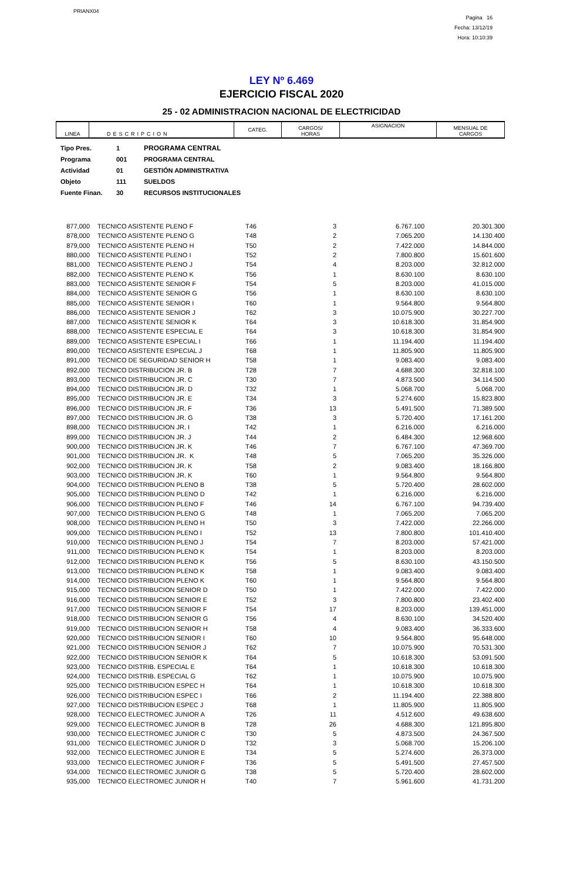PRIANX04
Pagina 16
Fecha: 13/12/19
Hora: 10:10:39
LEY Nº 6.469
EJERCICIO FISCAL 2020
25 - 02 ADMINISTRACION NACIONAL DE ELECTRICIDAD
| LINEA | DESCRIPCION | CATEG. | CARGOS/ HORAS | ASIGNACION | MENSUAL DE CARGOS |
| Tipo Pres. | 1 | PROGRAMA CENTRAL |
| Programa | 001 | PROGRAMA CENTRAL |
| Actividad | 01 | GESTIÓN ADMINISTRATIVA |
| Objeto | 111 | SUELDOS |
| Fuente Finan. | 30 | RECURSOS INSTITUCIONALES |
| 877,000 | TECNICO ASISTENTE PLENO F | T46 | 3 | 6.767.100 | 20.301.300 |
| 878,000 | TECNICO ASISTENTE PLENO G | T48 | 2 | 7.065.200 | 14.130.400 |
| 879,000 | TECNICO ASISTENTE PLENO H | T50 | 2 | 7.422.000 | 14.844.000 |
| 880,000 | TECNICO ASISTENTE PLENO I | T52 | 2 | 7.800.800 | 15.601.600 |
| 881,000 | TECNICO ASISTENTE PLENO J | T54 | 4 | 8.203.000 | 32.812.000 |
| 882,000 | TECNICO ASISTENTE PLENO K | T56 | 1 | 8.630.100 | 8.630.100 |
| 883,000 | TECNICO ASISTENTE SENIOR F | T54 | 5 | 8.203.000 | 41.015.000 |
| 884,000 | TECNICO ASISTENTE SENIOR G | T56 | 1 | 8.630.100 | 8.630.100 |
| 885,000 | TECNICO ASISTENTE SENIOR I | T60 | 1 | 9.564.800 | 9.564.800 |
| 886,000 | TECNICO ASISTENTE SENIOR J | T62 | 3 | 10.075.900 | 30.227.700 |
| 887,000 | TECNICO ASISTENTE SENIOR K | T64 | 3 | 10.618.300 | 31.854.900 |
| 888,000 | TECNICO ASISTENTE ESPECIAL E | T64 | 3 | 10.618.300 | 31.854.900 |
| 889,000 | TECNICO ASISTENTE ESPECIAL I | T66 | 1 | 11.194.400 | 11.194.400 |
| 890,000 | TECNICO ASISTENTE ESPECIAL J | T68 | 1 | 11.805.900 | 11.805.900 |
| 891,000 | TECNICO DE SEGURIDAD SENIOR H | T58 | 1 | 9.083.400 | 9.083.400 |
| 892,000 | TECNICO DISTRIBUCION JR. B | T28 | 7 | 4.688.300 | 32.818.100 |
| 893,000 | TECNICO DISTRIBUCION JR. C | T30 | 7 | 4.873.500 | 34.114.500 |
| 894,000 | TECNICO DISTRIBUCION JR. D | T32 | 1 | 5.068.700 | 5.068.700 |
| 895,000 | TECNICO DISTRIBUCION JR. E | T34 | 3 | 5.274.600 | 15.823.800 |
| 896,000 | TECNICO DISTRIBUCION JR. F | T36 | 13 | 5.491.500 | 71.389.500 |
| 897,000 | TECNICO DISTRIBUCION JR. G | T38 | 3 | 5.720.400 | 17.161.200 |
| 898,000 | TECNICO DISTRIBUCION JR. I | T42 | 1 | 6.216.000 | 6.216.000 |
| 899,000 | TECNICO DISTRIBUCION JR. J | T44 | 2 | 6.484.300 | 12.968.600 |
| 900,000 | TECNICO DISTRIBUCION JR. K | T46 | 7 | 6.767.100 | 47.369.700 |
| 901,000 | TECNICO DISTRIBUCION JR. K | T48 | 5 | 7.065.200 | 35.326.000 |
| 902,000 | TECNICO DISTRIBUCION JR. K | T58 | 2 | 9.083.400 | 18.166.800 |
| 903,000 | TECNICO DISTRIBUCION JR. K | T60 | 1 | 9.564.800 | 9.564.800 |
| 904,000 | TECNICO DISTRIBUCION PLENO B | T38 | 5 | 5.720.400 | 28.602.000 |
| 905,000 | TECNICO DISTRIBUCION PLENO D | T42 | 1 | 6.216.000 | 6.216.000 |
| 906,000 | TECNICO DISTRIBUCION PLENO F | T46 | 14 | 6.767.100 | 94.739.400 |
| 907,000 | TECNICO DISTRIBUCION PLENO G | T48 | 1 | 7.065.200 | 7.065.200 |
| 908,000 | TECNICO DISTRIBUCION PLENO H | T50 | 3 | 7.422.000 | 22.266.000 |
| 909,000 | TECNICO DISTRIBUCION PLENO I | T52 | 13 | 7.800.800 | 101.410.400 |
| 910,000 | TECNICO DISTRIBUCION PLENO J | T54 | 7 | 8.203.000 | 57.421.000 |
| 911,000 | TECNICO DISTRIBUCION PLENO K | T54 | 1 | 8.203.000 | 8.203.000 |
| 912,000 | TECNICO DISTRIBUCION PLENO K | T56 | 5 | 8.630.100 | 43.150.500 |
| 913,000 | TECNICO DISTRIBUCION PLENO K | T58 | 1 | 9.083.400 | 9.083.400 |
| 914,000 | TECNICO DISTRIBUCION PLENO K | T60 | 1 | 9.564.800 | 9.564.800 |
| 915,000 | TECNICO DISTRIBUCION SENIOR D | T50 | 1 | 7.422.000 | 7.422.000 |
| 916,000 | TECNICO DISTRIBUCION SENIOR E | T52 | 3 | 7.800.800 | 23.402.400 |
| 917,000 | TECNICO DISTRIBUCION SENIOR F | T54 | 17 | 8.203.000 | 139.451.000 |
| 918,000 | TECNICO DISTRIBUCION SENIOR G | T56 | 4 | 8.630.100 | 34.520.400 |
| 919,000 | TECNICO DISTRIBUCION SENIOR H | T58 | 4 | 9.083.400 | 36.333.600 |
| 920,000 | TECNICO DISTRIBUCION SENIOR I | T60 | 10 | 9.564.800 | 95.648.000 |
| 921,000 | TECNICO DISTRIBUCION SENIOR J | T62 | 7 | 10.075.900 | 70.531.300 |
| 922,000 | TECNICO DISTRIBUCION SENIOR K | T64 | 5 | 10.618.300 | 53.091.500 |
| 923,000 | TECNICO DISTRIB. ESPECIAL E | T64 | 1 | 10.618.300 | 10.618.300 |
| 924,000 | TECNICO DISTRIB. ESPECIAL G | T62 | 1 | 10.075.900 | 10.075.900 |
| 925,000 | TECNICO DISTRIBUCION ESPEC H | T64 | 1 | 10.618.300 | 10.618.300 |
| 926,000 | TECNICO DISTRIBUCION ESPEC I | T66 | 2 | 11.194.400 | 22.388.800 |
| 927,000 | TECNICO DISTRIBUCION ESPEC J | T68 | 1 | 11.805.900 | 11.805.900 |
| 928,000 | TECNICO ELECTROMEC JUNIOR A | T26 | 11 | 4.512.600 | 49.638.600 |
| 929,000 | TECNICO ELECTROMEC JUNIOR B | T28 | 26 | 4.688.300 | 121.895.800 |
| 930,000 | TECNICO ELECTROMEC JUNIOR C | T30 | 5 | 4.873.500 | 24.367.500 |
| 931,000 | TECNICO ELECTROMEC JUNIOR D | T32 | 3 | 5.068.700 | 15.206.100 |
| 932,000 | TECNICO ELECTROMEC JUNIOR E | T34 | 5 | 5.274.600 | 26.373.000 |
| 933,000 | TECNICO ELECTROMEC JUNIOR F | T36 | 5 | 5.491.500 | 27.457.500 |
| 934,000 | TECNICO ELECTROMEC JUNIOR G | T38 | 5 | 5.720.400 | 28.602.000 |
| 935,000 | TECNICO ELECTROMEC JUNIOR H | T40 | 7 | 5.961.600 | 41.731.200 |